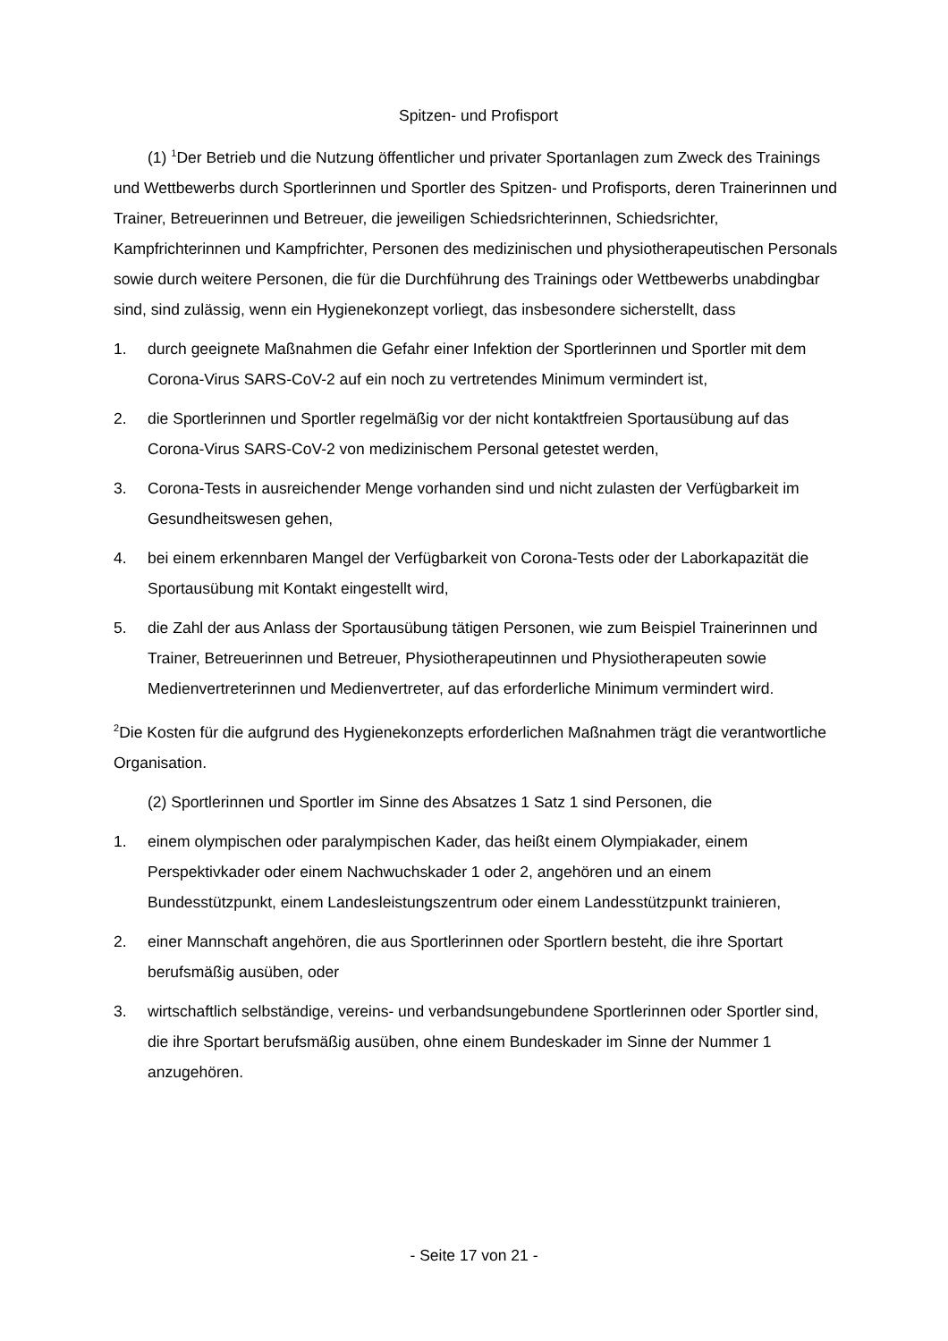Spitzen- und Profisport
(1) <sup>1</sup>Der Betrieb und die Nutzung öffentlicher und privater Sportanlagen zum Zweck des Trainings und Wettbewerbs durch Sportlerinnen und Sportler des Spitzen- und Profisports, deren Trainerinnen und Trainer, Betreuerinnen und Betreuer, die jeweiligen Schiedsrichterinnen, Schiedsrichter, Kampfrichterinnen und Kampfrichter, Personen des medizinischen und physiotherapeutischen Personals sowie durch weitere Personen, die für die Durchführung des Trainings oder Wettbewerbs unabdingbar sind, sind zulässig, wenn ein Hygienekonzept vorliegt, das insbesondere sicherstellt, dass
1. durch geeignete Maßnahmen die Gefahr einer Infektion der Sportlerinnen und Sportler mit dem Corona-Virus SARS-CoV-2 auf ein noch zu vertretendes Minimum vermindert ist,
2. die Sportlerinnen und Sportler regelmäßig vor der nicht kontaktfreien Sportausübung auf das Corona-Virus SARS-CoV-2 von medizinischem Personal getestet werden,
3. Corona-Tests in ausreichender Menge vorhanden sind und nicht zulasten der Verfügbarkeit im Gesundheitswesen gehen,
4. bei einem erkennbaren Mangel der Verfügbarkeit von Corona-Tests oder der Laborkapazität die Sportausübung mit Kontakt eingestellt wird,
5. die Zahl der aus Anlass der Sportausübung tätigen Personen, wie zum Beispiel Trainerinnen und Trainer, Betreuerinnen und Betreuer, Physiotherapeutinnen und Physiotherapeuten sowie Medienvertreterinnen und Medienvertreter, auf das erforderliche Minimum vermindert wird.
<sup>2</sup> Die Kosten für die aufgrund des Hygienekonzepts erforderlichen Maßnahmen trägt die verantwortliche Organisation.
(2) Sportlerinnen und Sportler im Sinne des Absatzes 1 Satz 1 sind Personen, die
1. einem olympischen oder paralympischen Kader, das heißt einem Olympiakader, einem Perspektivkader oder einem Nachwuchskader 1 oder 2, angehören und an einem Bundesstützpunkt, einem Landesleistungszentrum oder einem Landesstützpunkt trainieren,
2. einer Mannschaft angehören, die aus Sportlerinnen oder Sportlern besteht, die ihre Sportart berufsmäßig ausüben, oder
3. wirtschaftlich selbständige, vereins- und verbandsungebundene Sportlerinnen oder Sportler sind, die ihre Sportart berufsmäßig ausüben, ohne einem Bundeskader im Sinne der Nummer 1 anzugehören.
- Seite 17 von 21 -